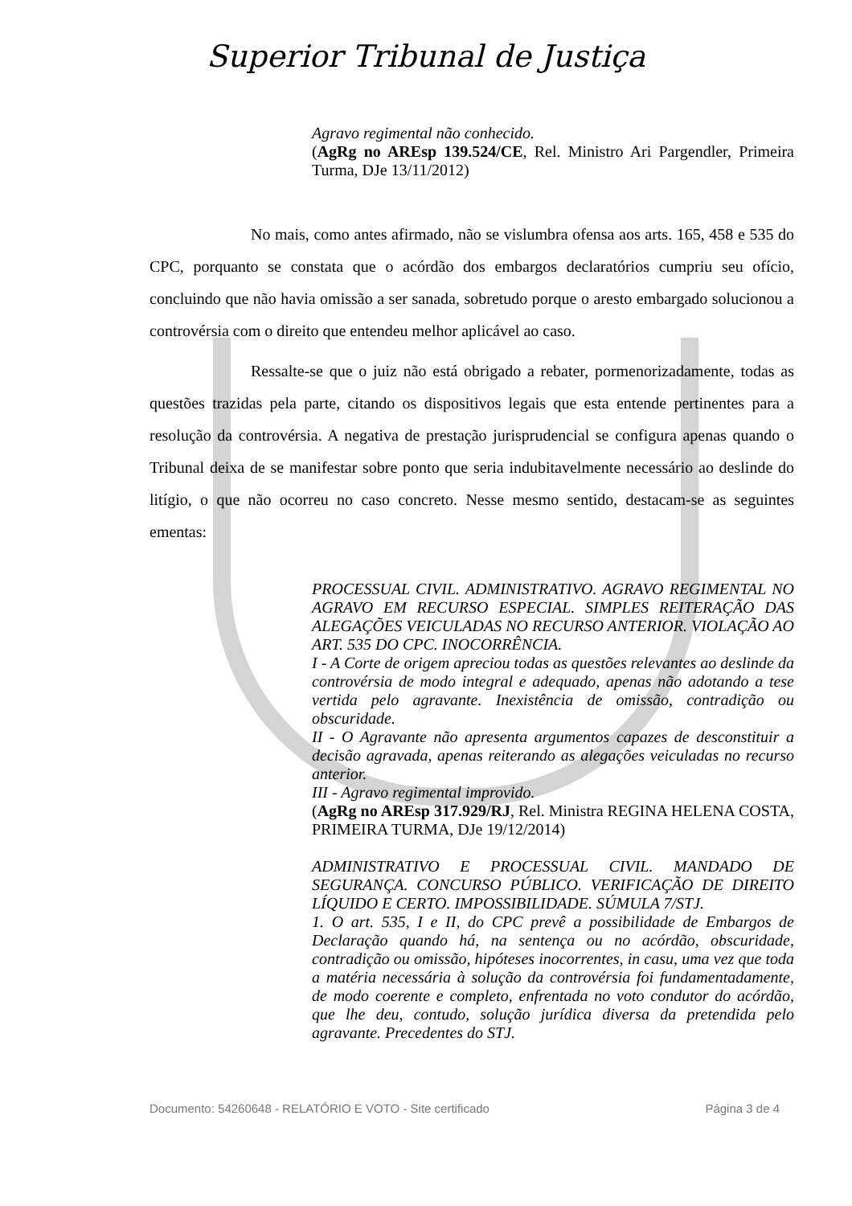Superior Tribunal de Justiça
Agravo regimental não conhecido.
(AgRg no AREsp 139.524/CE, Rel. Ministro Ari Pargendler, Primeira Turma, DJe 13/11/2012)
No mais, como antes afirmado, não se vislumbra ofensa aos arts. 165, 458 e 535 do CPC, porquanto se constata que o acórdão dos embargos declaratórios cumpriu seu ofício, concluindo que não havia omissão a ser sanada, sobretudo porque o aresto embargado solucionou a controvérsia com o direito que entendeu melhor aplicável ao caso.
Ressalte-se que o juiz não está obrigado a rebater, pormenorizadamente, todas as questões trazidas pela parte, citando os dispositivos legais que esta entende pertinentes para a resolução da controvérsia. A negativa de prestação jurisprudencial se configura apenas quando o Tribunal deixa de se manifestar sobre ponto que seria indubitavelmente necessário ao deslinde do litígio, o que não ocorreu no caso concreto. Nesse mesmo sentido, destacam-se as seguintes ementas:
PROCESSUAL CIVIL. ADMINISTRATIVO. AGRAVO REGIMENTAL NO AGRAVO EM RECURSO ESPECIAL. SIMPLES REITERAÇÃO DAS ALEGAÇÕES VEICULADAS NO RECURSO ANTERIOR. VIOLAÇÃO AO ART. 535 DO CPC. INOCORRÊNCIA.
I - A Corte de origem apreciou todas as questões relevantes ao deslinde da controvérsia de modo integral e adequado, apenas não adotando a tese vertida pelo agravante. Inexistência de omissão, contradição ou obscuridade.
II - O Agravante não apresenta argumentos capazes de desconstituir a decisão agravada, apenas reiterando as alegações veiculadas no recurso anterior.
III - Agravo regimental improvido.
(AgRg no AREsp 317.929/RJ, Rel. Ministra REGINA HELENA COSTA, PRIMEIRA TURMA, DJe 19/12/2014)
ADMINISTRATIVO E PROCESSUAL CIVIL. MANDADO DE SEGURANÇA. CONCURSO PÚBLICO. VERIFICAÇÃO DE DIREITO LÍQUIDO E CERTO. IMPOSSIBILIDADE. SÚMULA 7/STJ.
1. O art. 535, I e II, do CPC prevê a possibilidade de Embargos de Declaração quando há, na sentença ou no acórdão, obscuridade, contradição ou omissão, hipóteses inocorrentes, in casu, uma vez que toda a matéria necessária à solução da controvérsia foi fundamentadamente, de modo coerente e completo, enfrentada no voto condutor do acórdão, que lhe deu, contudo, solução jurídica diversa da pretendida pelo agravante. Precedentes do STJ.
Documento: 54260648 - RELATÓRIO E VOTO - Site certificado Página 3 de 4